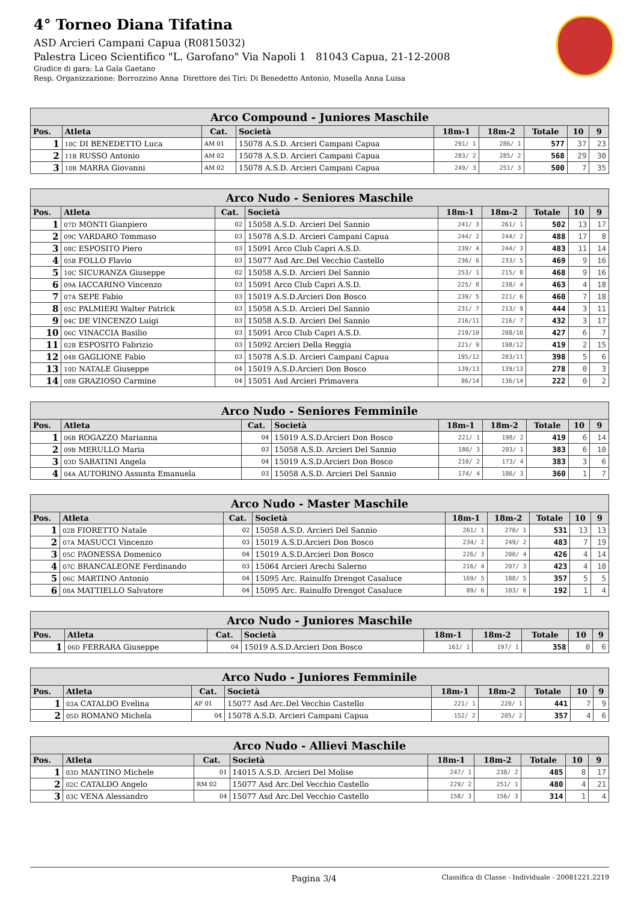4° Torneo Diana Tifatina
ASD Arcieri Campani Capua (R0815032)
Palestra Liceo Scientifico "L. Garofano" Via Napoli 1 81043 Capua, 21-12-2008
Giudice di gara: La Gala Gaetano
Resp. Organizzazione: Borrozzino Anna Direttore dei Tiri: Di Benedetto Antonio, Musella Anna Luisa
| Arco Compound - Juniores Maschile | | | | | | | | |
| --- | --- | --- | --- | --- | --- | --- | --- | --- |
| Pos. | Atleta | Cat. | Società | 18m-1 | 18m-2 | Totale | 10 | 9 |
| 1 | 10C DI BENEDETTO Luca | AM 01 | 15078 A.S.D. Arcieri Campani Capua | 291/ 1 | 286/ 1 | 577 | 37 | 23 |
| 2 | 11B RUSSO Antonio | AM 02 | 15078 A.S.D. Arcieri Campani Capua | 283/ 2 | 285/ 2 | 568 | 29 | 30 |
| 3 | 10B MARRA Giovanni | AM 02 | 15078 A.S.D. Arcieri Campani Capua | 249/ 3 | 251/ 3 | 500 | 7 | 35 |
| Arco Nudo - Seniores Maschile | | | | | | | | |
| --- | --- | --- | --- | --- | --- | --- | --- | --- |
| Pos. | Atleta | Cat. | Società | 18m-1 | 18m-2 | Totale | 10 | 9 |
| 1 | 07D MONTI Gianpiero | 02 | 15058 A.S.D. Arcieri Del Sannio | 241/ 3 | 261/ 1 | 502 | 13 | 17 |
| 2 | 09C VARDARO Tommaso | 03 | 15078 A.S.D. Arcieri Campani Capua | 244/ 2 | 244/ 2 | 488 | 17 | 8 |
| 3 | 08C ESPOSITO Piero | 03 | 15091 Arco Club Capri A.S.D. | 239/ 4 | 244/ 3 | 483 | 11 | 14 |
| 4 | 05B FOLLO Flavio | 03 | 15077 Asd Arc.Del Vecchio Castello | 236/ 6 | 233/ 5 | 469 | 9 | 16 |
| 5 | 10C SICURANZA Giuseppe | 02 | 15058 A.S.D. Arcieri Del Sannio | 253/ 1 | 215/ 8 | 468 | 9 | 16 |
| 6 | 09A IACCARINO Vincenzo | 03 | 15091 Arco Club Capri A.S.D. | 225/ 8 | 238/ 4 | 463 | 4 | 18 |
| 7 | 07A SEPE Fabio | 03 | 15019 A.S.D.Arcieri Don Bosco | 239/ 5 | 221/ 6 | 460 | 7 | 18 |
| 8 | 05C PALMIERI Walter Patrick | 03 | 15058 A.S.D. Arcieri Del Sannio | 231/ 7 | 213/ 9 | 444 | 3 | 11 |
| 9 | 04C DE VINCENZO Luigi | 03 | 15058 A.S.D. Arcieri Del Sannio | 216/11 | 216/ 7 | 432 | 3 | 17 |
| 10 | 06C VINACCIA Basilio | 03 | 15091 Arco Club Capri A.S.D. | 219/10 | 208/10 | 427 | 6 | 7 |
| 11 | 02B ESPOSITO Fabrizio | 03 | 15092 Arcieri Della Reggia | 221/ 9 | 198/12 | 419 | 2 | 15 |
| 12 | 04B GAGLIONE Fabio | 03 | 15078 A.S.D. Arcieri Campani Capua | 195/12 | 203/11 | 398 | 5 | 6 |
| 13 | 10D NATALE Giuseppe | 04 | 15019 A.S.D.Arcieri Don Bosco | 139/13 | 139/13 | 278 | 0 | 3 |
| 14 | 08B GRAZIOSO Carmine | 04 | 15051 Asd Arcieri Primavera | 86/14 | 136/14 | 222 | 0 | 2 |
| Arco Nudo - Seniores Femminile | | | | | | | | |
| --- | --- | --- | --- | --- | --- | --- | --- | --- |
| Pos. | Atleta | Cat. | Società | 18m-1 | 18m-2 | Totale | 10 | 9 |
| 1 | 06B ROGAZZO Marianna | 04 | 15019 A.S.D.Arcieri Don Bosco | 221/ 1 | 198/ 2 | 419 | 6 | 14 |
| 2 | 09B MERULLO Maria | 03 | 15058 A.S.D. Arcieri Del Sannio | 180/ 3 | 203/ 1 | 383 | 6 | 10 |
| 3 | 03D SABATINI Angela | 04 | 15019 A.S.D.Arcieri Don Bosco | 210/ 2 | 173/ 4 | 383 | 3 | 6 |
| 4 | 04A AUTORINO Assunta Emanuela | 03 | 15058 A.S.D. Arcieri Del Sannio | 174/ 4 | 186/ 3 | 360 | 1 | 7 |
| Arco Nudo - Master Maschile | | | | | | | | |
| --- | --- | --- | --- | --- | --- | --- | --- | --- |
| Pos. | Atleta | Cat. | Società | 18m-1 | 18m-2 | Totale | 10 | 9 |
| 1 | 02B FIORETTO Natale | 02 | 15058 A.S.D. Arcieri Del Sannio | 261/ 1 | 270/ 1 | 531 | 13 | 13 |
| 2 | 07A MASUCCI Vincenzo | 03 | 15019 A.S.D.Arcieri Don Bosco | 234/ 2 | 249/ 2 | 483 | 7 | 19 |
| 3 | 05C PAONESSA Domenico | 04 | 15019 A.S.D.Arcieri Don Bosco | 226/ 3 | 200/ 4 | 426 | 4 | 14 |
| 4 | 07C BRANCALEONE Ferdinando | 03 | 15064 Arcieri Arechi Salerno | 216/ 4 | 207/ 3 | 423 | 4 | 10 |
| 5 | 06C MARTINO Antonio | 04 | 15095 Arc. Rainulfo Drengot Casaluce | 169/ 5 | 188/ 5 | 357 | 5 | 5 |
| 6 | 08A MATTIELLO Salvatore | 04 | 15095 Arc. Rainulfo Drengot Casaluce | 89/ 6 | 103/ 6 | 192 | 1 | 4 |
| Arco Nudo - Juniores Maschile | | | | | | | | |
| --- | --- | --- | --- | --- | --- | --- | --- | --- |
| Pos. | Atleta | Cat. | Società | 18m-1 | 18m-2 | Totale | 10 | 9 |
| 1 | 06D FERRARA Giuseppe | 04 | 15019 A.S.D.Arcieri Don Bosco | 161/ 1 | 197/ 1 | 358 | 0 | 6 |
| Arco Nudo - Juniores Femminile | | | | | | | | |
| --- | --- | --- | --- | --- | --- | --- | --- | --- |
| Pos. | Atleta | Cat. | Società | 18m-1 | 18m-2 | Totale | 10 | 9 |
| 1 | 03A CATALDO Evelina | AF 01 | 15077 Asd Arc.Del Vecchio Castello | 221/ 1 | 220/ 1 | 441 | 7 | 9 |
| 2 | 05D ROMANO Michela | 04 | 15078 A.S.D. Arcieri Campani Capua | 152/ 2 | 205/ 2 | 357 | 4 | 6 |
| Arco Nudo - Allievi Maschile | | | | | | | | |
| --- | --- | --- | --- | --- | --- | --- | --- | --- |
| Pos. | Atleta | Cat. | Società | 18m-1 | 18m-2 | Totale | 10 | 9 |
| 1 | 03D MANTINO Michele | 01 | 14015 A.S.D. Arcieri Del Molise | 247/ 1 | 238/ 2 | 485 | 8 | 17 |
| 2 | 02C CATALDO Angelo | RM 02 | 15077 Asd Arc.Del Vecchio Castello | 229/ 2 | 251/ 1 | 480 | 4 | 21 |
| 3 | 03C VENA Alessandro | 04 | 15077 Asd Arc.Del Vecchio Castello | 158/ 3 | 156/ 3 | 314 | 1 | 4 |
Pagina 3/4 Classifica di Classe - Individuale - 20081221.2219